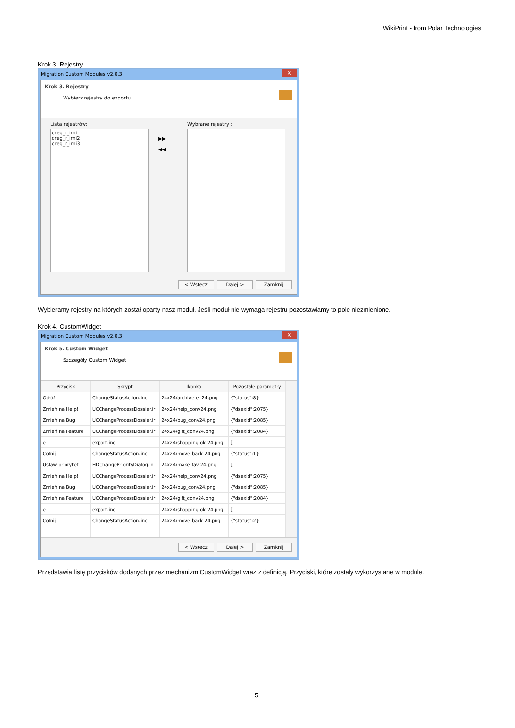WikiPrint - from Polar Technologies
Krok 3. Rejestry
Migration Custom Modules v2.0.3 X
Krok 3. Rejestry
Wybierz rejestry do exportu
Lista rejestrów:
creg_r_imi
creg_r_imi2
creg_r_imi3
▶▶
◀◀
Wybrane rejestry :
< Wstecz Dalej > Zamknij
Wybieramy rejestry na których został oparty nasz moduł. Jeśli moduł nie wymaga rejestru pozostawiamy to pole niezmienione.
Krok 4. CustomWidget
Migration Custom Modules v2.0.3 X
Krok 5. Custom Widget
Szczegóły Custom Widget
| Przycisk | Skrypt | Ikonka | Pozostałe parametry |
| --- | --- | --- | --- |
| Odłóż | ChangeStatusAction.inc | 24x24/archive-el-24.png | {"status":8} |
| Zmień na Help! | UCChangeProcessDossier.ir | 24x24/help_conv24.png | {"dsexid":2075} |
| Zmień na Bug | UCChangeProcessDossier.ir | 24x24/bug_conv24.png | {"dsexid":2085} |
| Zmień na Feature | UCChangeProcessDossier.ir | 24x24/gift_conv24.png | {"dsexid":2084} |
| e | export.inc | 24x24/shopping-ok-24.png | [] |
| Cofnij | ChangeStatusAction.inc | 24x24/move-back-24.png | {"status":1} |
| Ustaw priorytet | HDChangePriorityDialog.in | 24x24/make-fav-24.png | [] |
| Zmień na Help! | UCChangeProcessDossier.ir | 24x24/help_conv24.png | {"dsexid":2075} |
| Zmień na Bug | UCChangeProcessDossier.ir | 24x24/bug_conv24.png | {"dsexid":2085} |
| Zmień na Feature | UCChangeProcessDossier.ir | 24x24/gift_conv24.png | {"dsexid":2084} |
| e | export.inc | 24x24/shopping-ok-24.png | [] |
| Cofnij | ChangeStatusAction.inc | 24x24/move-back-24.png | {"status":2} |
< Wstecz Dalej > Zamknij
Przedstawia listę przycisków dodanych przez mechanizm CustomWidget wraz z definicją. Przyciski, które zostały wykorzystane w module.
5